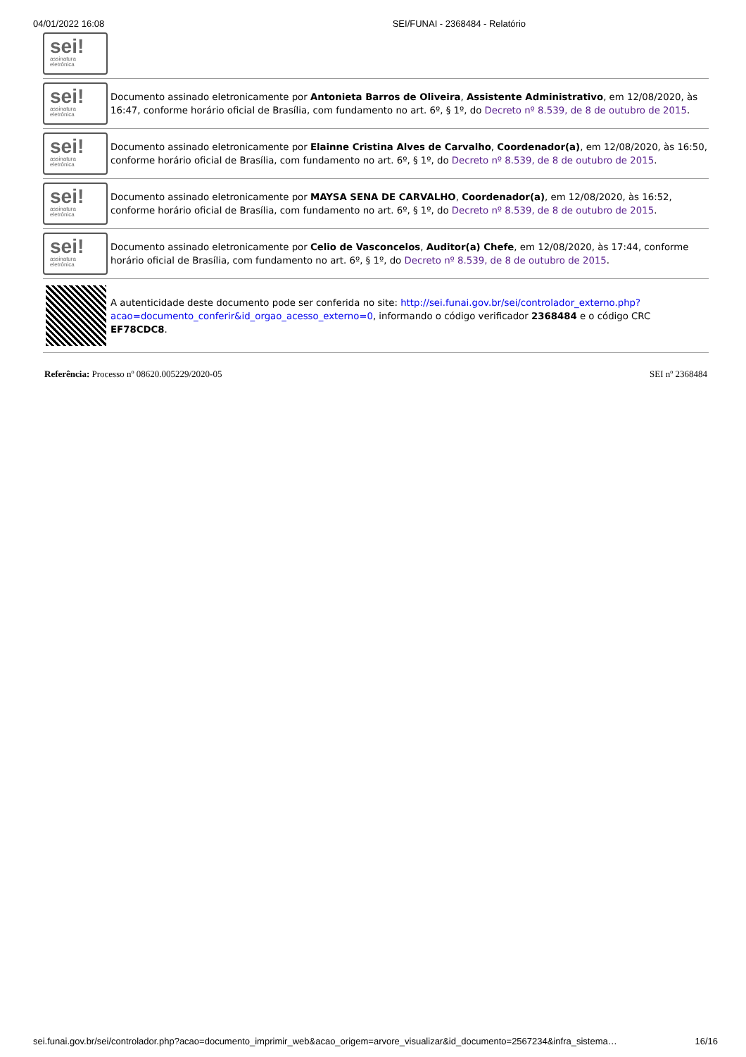04/01/2022 16:08 SEI/FUNAI - 2368484 - Relatório
sei!
assinatura
eletrônica
sei!
assinatura
eletrônica
Documento assinado eletronicamente por Antonieta Barros de Oliveira, Assistente Administrativo, em 12/08/2020, às 16:47, conforme horário oficial de Brasília, com fundamento no art. 6º, § 1º, do Decreto nº 8.539, de 8 de outubro de 2015.
sei!
assinatura
eletrônica
Documento assinado eletronicamente por Elainne Cristina Alves de Carvalho, Coordenador(a), em 12/08/2020, às 16:50, conforme horário oficial de Brasília, com fundamento no art. 6º, § 1º, do Decreto nº 8.539, de 8 de outubro de 2015.
sei!
assinatura
eletrônica
Documento assinado eletronicamente por MAYSA SENA DE CARVALHO, Coordenador(a), em 12/08/2020, às 16:52, conforme horário oficial de Brasília, com fundamento no art. 6º, § 1º, do Decreto nº 8.539, de 8 de outubro de 2015.
sei!
assinatura
eletrônica
Documento assinado eletronicamente por Celio de Vasconcelos, Auditor(a) Chefe, em 12/08/2020, às 17:44, conforme horário oficial de Brasília, com fundamento no art. 6º, § 1º, do Decreto nº 8.539, de 8 de outubro de 2015.
A autenticidade deste documento pode ser conferida no site: http://sei.funai.gov.br/sei/controlador_externo.php?
acao=documento_conferir&id_orgao_acesso_externo=0, informando o código verificador 2368484 e o código CRC EF78CDC8.
Referência: Processo nº 08620.005229/2020-05 SEI nº 2368484
sei.funai.gov.br/sei/controlador.php?acao=documento_imprimir_web&acao_origem=arvore_visualizar&id_documento=2567234&infra_sistema… 16/16